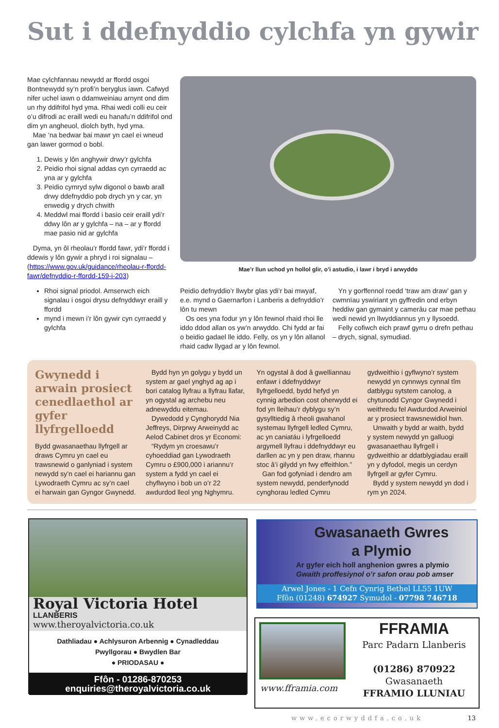Sut i ddefnyddio cylchfa yn gywir
Mae cylchfannau newydd ar ffordd osgoi Bontnewydd sy’n profi’n beryglus iawn. Cafwyd nifer uchel iawn o ddamweiniau arnynt ond dim un rhy ddifrifol hyd yma. Rhai wedi colli eu ceir o’u difrodi ac eraill wedi eu hanafu’n ddifrifol ond dim yn angheuol, diolch byth, hyd yma.
Mae ‘na bedwar bai mawr yn cael ei wneud gan lawer gormod o bobl.
1. Dewis y lôn anghywir drwy’r gylchfa
2. Peidio rhoi signal addas cyn cyrraedd ac yna ar y gylchfa
3. Peidio cymryd sylw digonol o bawb arall drwy ddefnyddio pob drych yn y car, yn enwedig y drych chwith
4. Meddwl mai ffordd i basio ceir eraill ydi’r ddwy lôn ar y gylchfa – na – ar y ffordd mae pasio nid ar gylchfa
Dyma, yn ôl rheolau’r ffordd fawr, ydi’r ffordd i ddewis y lôn gywir a phryd i roi signalau – (https://www.gov.uk/guidance/rheolau-r-ffordd-fawr/defnyddio-r-ffordd-159-i-203)
Rhoi signal priodol. Amserwch eich signalau i osgoi drysu defnyddwyr eraill y ffordd
mynd i mewn i’r lôn gywir cyn cyrraedd y gylchfa
Mae’r llun uchod yn hollol glir, o’i astudio, i lawr i bryd i arwyddo
Peidio defnyddio’r llwybr glas ydi’r bai mwyaf, e.e. mynd o Gaernarfon i Lanberis a defnyddio’r lôn tu mewn
Os oes yna fodur yn y lôn fewnol rhaid rhoi lle iddo ddod allan os yw’n arwyddo. Chi fydd ar fai o beidio gadael lle iddo. Felly, os yn y lôn allanol rhaid cadw llygad ar y lôn fewnol.
Yn y gorffennol roedd ‘traw am draw’ gan y cwmnïau yswiriant yn gyffredin ond erbyn heddiw gan gymaint y camerâu car mae pethau wedi newid yn llwyddiannus yn y llysoedd.
Felly cofiwch eich prawf gyrru o drefn pethau – drych, signal, symudiad.
Gwynedd i arwain prosiect cenedlaethol ar gyfer llyfrgelloedd
Bydd gwasanaethau llyfrgell ar draws Cymru yn cael eu trawsnewid o ganlyniad i system newydd sy’n cael ei hariannu gan Lywodraeth Cymru ac sy’n cael ei harwain gan Gyngor Gwynedd.
Bydd hyn yn golygu y bydd un system ar gael ynghyd ag ap i bori catalog llyfrau a llyfrau llafar, yn ogystal ag archebu neu adnewyddu eitemau.
Dywedodd y Cynghorydd Nia Jeffreys, Dirprwy Arweinydd ac Aelod Cabinet dros yr Economi:
“Rydym yn croesawu’r cyhoeddiad gan Lywodraeth Cymru o £900,000 i ariannu’r system a fydd yn cael ei chyflwyno i bob un o’r 22 awdurdod lleol yng Nghymru.
Yn ogystal â dod â gwelliannau enfawr i ddefnyddwyr llyfrgelloedd, bydd hefyd yn cynnig arbedion cost oherwydd ei fod yn lleihau’r dyblygu sy’n gysylltiedig â rheoli gwahanol systemau llyfrgell ledled Cymru, ac yn caniatáu i lyfrgelloedd argymell llyfrau i ddefnyddwyr eu darllen ac yn y pen draw, rhannu stoc â’i gilydd yn fwy effeithlon.”
Gan fod gofyniad i dendro am system newydd, penderfynodd cynghorau ledled Cymru
gydweithio i gyflwyno’r system newydd yn cynnwys cynnal tîm datblygu sytstem canolog, a chytunodd Cyngor Gwynedd i weithredu fel Awdurdod Arweiniol ar y prosiect trawsnewidiol hwn.
Unwaith y bydd ar waith, bydd y system newydd yn galluogi gwasanaethau llyfrgell i gydweithio ar ddatblygiadau eraill yn y dyfodol, megis un cerdyn llyfrgell ar gyfer Cymru.
Bydd y system newydd yn dod i rym yn 2024.
Royal Victoria Hotel LLANBERIS
www.theroyalvictoria.co.uk
Dathliadau ● Achlysuron Arbennig ● Cynadleddau
Pwyllgorau ● Bwydlen Bar
● PRIODASAU ●
Ffôn - 01286-870253
enquiries@theroyalvictoria.co.uk
Gwasanaeth Gwres
a Plymio
Ar gyfer eich holl anghenion gwres a plymio
Gwaith proffesiynol o’r safon orau pob amser
Arwel Jones - 1 Cefn Cynrig Bethel LL55 1UW
Ffôn (01248) 674927 Symudol - 07798 746718
www.fframia.com
FFRAMIA
Parc Padarn Llanberis
(01286) 870922
Gwasanaeth
FFRAMIO LLUNIAU
www.ecorwyddfa.co.uk 13